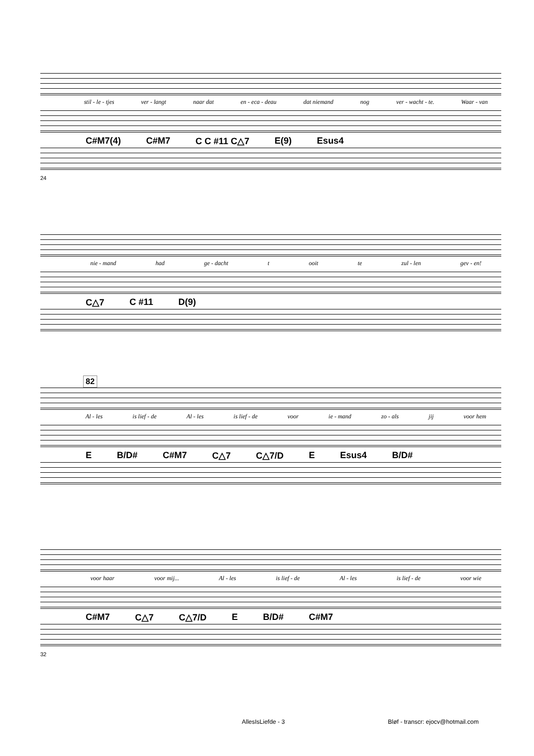stil - le - tjes ver - langt naar dat en - eca - deau dat niemand nog ver - wacht - te. Waar - van
C#M7(4) C#M7 C C #11 C△7 E(9) Esus4
24
nie - mand had ge - dacht t ooit te zul - len gev - en!
C△7 C #11 D(9)
82
Al - les is lief - de Al - les is lief - de voor ie - mand zo - als jij voor hem
E B/D# C#M7 C△7 C△7/D E Esus4 B/D#
voor haar voor mij... Al - les is lief - de Al - les is lief - de voor wie
C#M7 C△7 C△7/D E B/D# C#M7
32
AllesIsLiefde - 3
Bløf - transcr: ejocv@hotmail.com